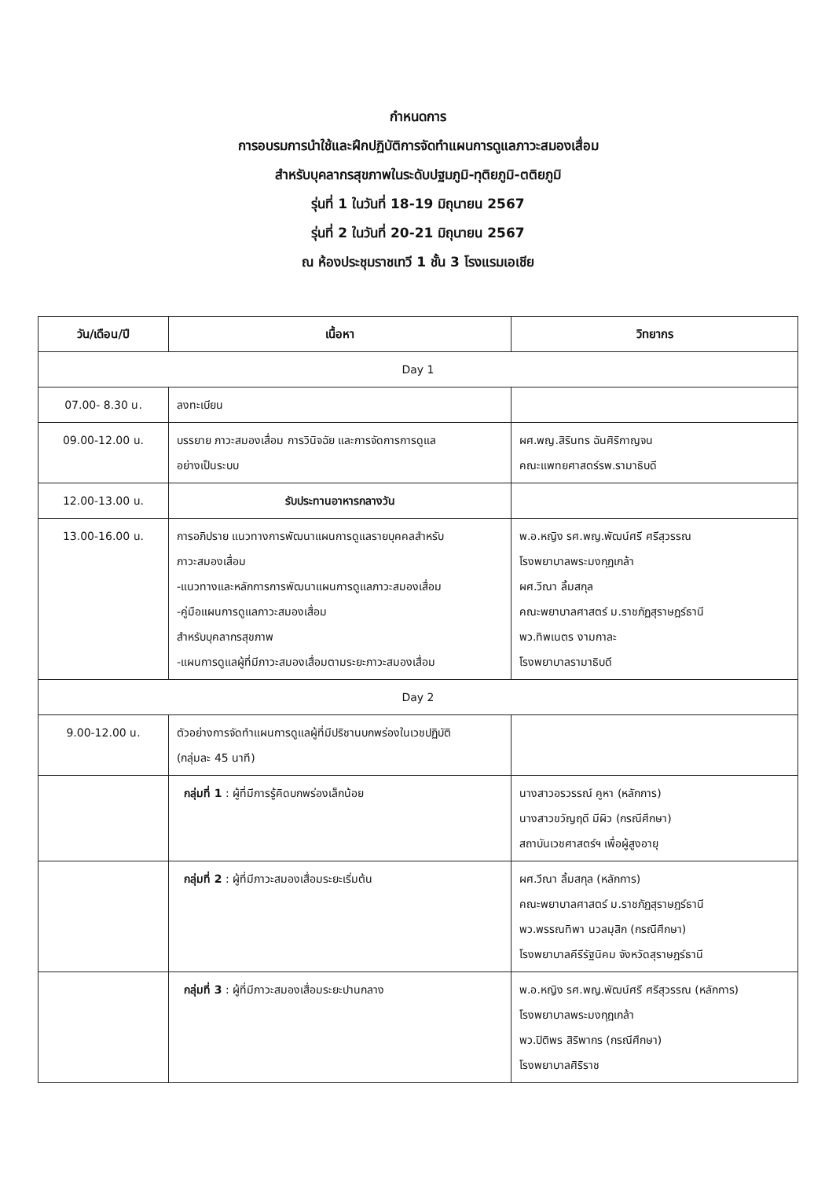กำหนดการ
การอบรมการนำใช้และฝึกปฏิบัติการจัดทำแผนการดูแลภาวะสมองเสื่อม
สำหรับบุคลากรสุขภาพในระดับปฐมภูมิ-ทุติยภูมิ-ตติยภูมิ
รุ่นที่ 1 ในวันที่ 18-19 มิถุนายน 2567
รุ่นที่ 2 ในวันที่ 20-21 มิถุนายน 2567
ณ ห้องประชุมราชเทวี 1 ชั้น 3 โรงแรมเอเชีย
| วัน/เดือน/ปี | เนื้อหา | วิทยากร |
| --- | --- | --- |
| Day 1 | | |
| 07.00- 8.30 น. | ลงทะเบียน | |
| 09.00-12.00 น. | บรรยาย ภาวะสมองเสื่อม การวินิจฉัย และการจัดการการดูแล อย่างเป็นระบบ | ผศ.พญ.สิรินทร ฉันศิริกาญจน คณะแพทยศาสตร์รพ.รามาธิบดี |
| 12.00-13.00 น. | รับประทานอาหารกลางวัน | |
| 13.00-16.00 น. | การอภิปราย แนวทางการพัฒนาแผนการดูแลรายบุคคลสำหรับ ภาวะสมองเสื่อม -แนวทางและหลักการการพัฒนาแผนการดูแลภาวะสมองเสื่อม -คู่มือแผนการดูแลภาวะสมองเสื่อม สำหรับบุคลากรสุขภาพ -แผนการดูแลผู้ที่มีภาวะสมองเสื่อมตามระยะภาวะสมองเสื่อม | พ.อ.หญิง รศ.พญ.พัฒน์ศรี ศรีสุวรรณ โรงพยาบาลพระมงกุฎเกล้า ผศ.วีณา ลิ้มสกุล คณะพยาบาลศาสตร์ ม.ราชภัฏสุราษฎร์ธานี พว.ทิพเนตร งามกาละ โรงพยาบาลรามาธิบดี |
| Day 2 | | |
| 9.00-12.00 น. | ตัวอย่างการจัดทำแผนการดูแลผู้ที่มีปริชานบกพร่องในเวชปฏิบัติ (กลุ่มละ 45 นาที) | |
| | กลุ่มที่ 1 : ผู้ที่มีการรู้คิดบกพร่องเล็กน้อย | นางสาวอรวรรณ์ คูหา (หลักการ) นางสาวขวัญฤดี มีผิว (กรณีศึกษา) สถาบันเวชศาสตร์ฯ เพื่อผู้สูงอายุ |
| | กลุ่มที่ 2 : ผู้ที่มีภาวะสมองเสื่อมระยะเริ่มต้น | ผศ.วีณา ลิ้มสกุล (หลักการ) คณะพยาบาลศาสตร์ ม.ราชภัฏสุราษฎร์ธานี พว.พรรณทิพา นวลมุสิก (กรณีศึกษา) โรงพยาบาลคีรีรัฐนิคม จังหวัดสุราษฎร์ธานี |
| | กลุ่มที่ 3 : ผู้ที่มีภาวะสมองเสื่อมระยะปานกลาง | พ.อ.หญิง รศ.พญ.พัฒน์ศรี ศรีสุวรรณ (หลักการ) โรงพยาบาลพระมงกุฎเกล้า พว.ปิติพร สิริพากร (กรณีศึกษา) โรงพยาบาลศิริราช |